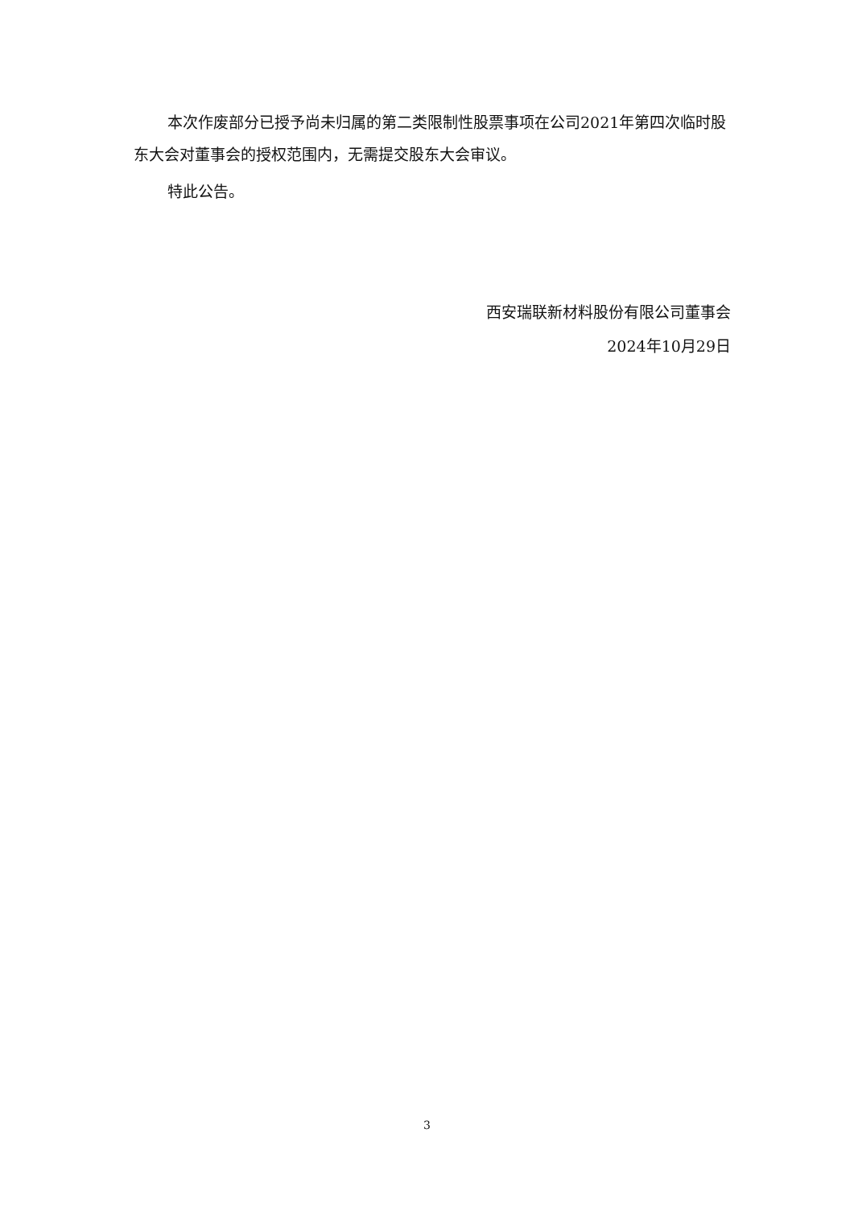本次作废部分已授予尚未归属的第二类限制性股票事项在公司2021年第四次临时股东大会对董事会的授权范围内，无需提交股东大会审议。
特此公告。
西安瑞联新材料股份有限公司董事会
2024年10月29日
3